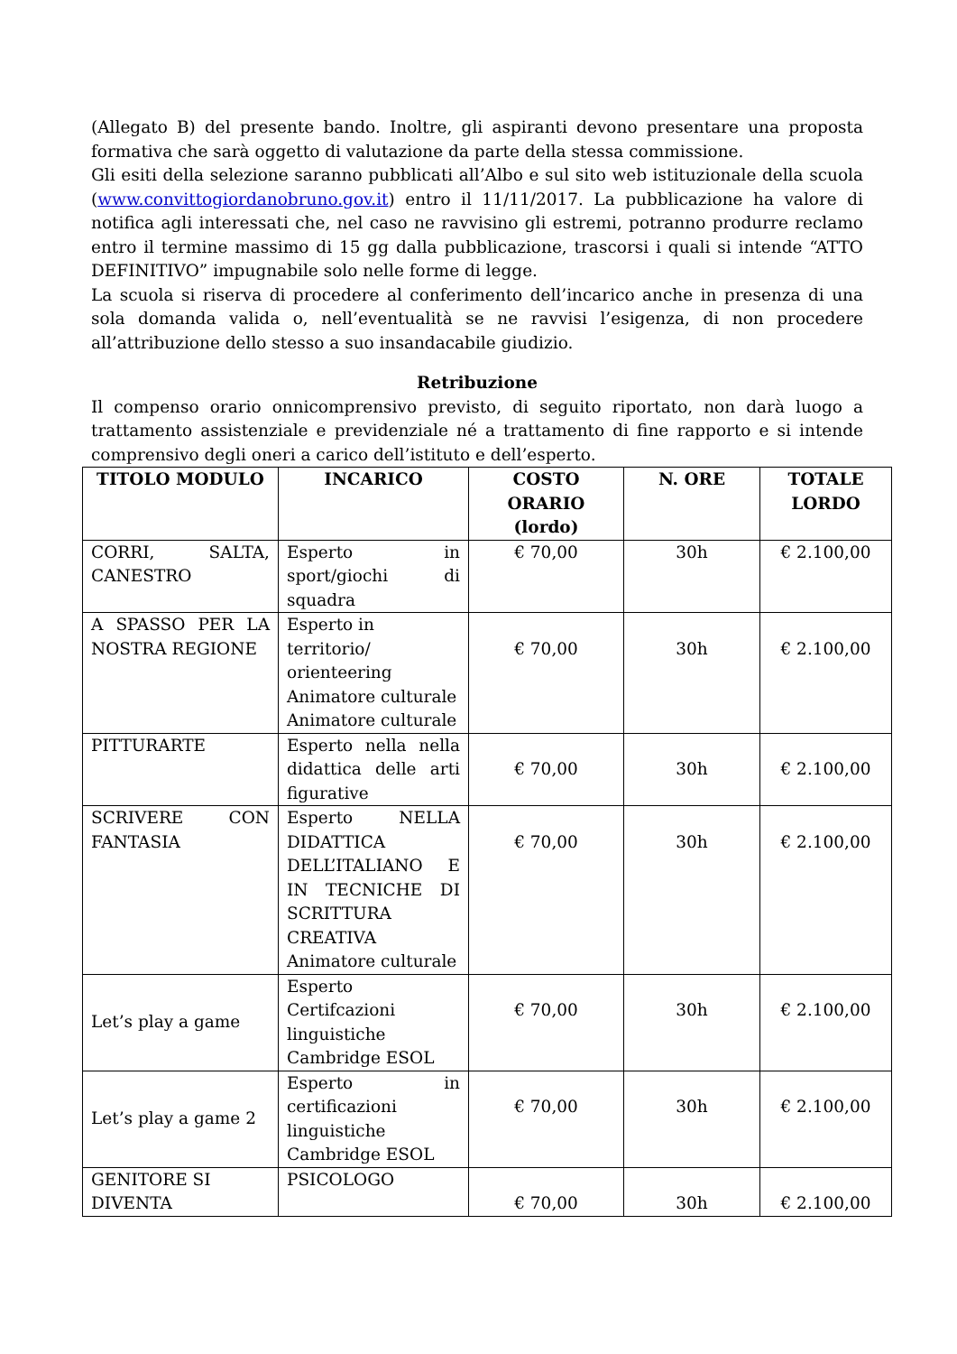(Allegato B) del presente bando. Inoltre, gli aspiranti devono presentare una proposta formativa che sarà oggetto di valutazione da parte della stessa commissione.
Gli esiti della selezione saranno pubblicati all’Albo e sul sito web istituzionale della scuola (www.convittogiordanobruno.gov.it) entro il 11/11/2017. La pubblicazione ha valore di notifica agli interessati che, nel caso ne ravvisino gli estremi, potranno produrre reclamo entro il termine massimo di 15 gg dalla pubblicazione, trascorsi i quali si intende “ATTO DEFINITIVO” impugnabile solo nelle forme di legge.
La scuola si riserva di procedere al conferimento dell’incarico anche in presenza di una sola domanda valida o, nell’eventualità se ne ravvisi l’esigenza, di non procedere all’attribuzione dello stesso a suo insandacabile giudizio.
Retribuzione
Il compenso orario onnicomprensivo previsto, di seguito riportato, non darà luogo a trattamento assistenziale e previdenziale né a trattamento di fine rapporto e si intende comprensivo degli oneri a carico dell’istituto e dell’esperto.
| TITOLO MODULO | INCARICO | COSTO ORARIO (lordo) | N. ORE | TOTALE LORDO |
| --- | --- | --- | --- | --- |
| CORRI, SALTA, CANESTRO | Esperto in sport/giochi di squadra | € 70,00 | 30h | € 2.100,00 |
| A SPASSO PER LA NOSTRA REGIONE | Esperto in territorio/ orienteering Animatore culturale Animatore culturale | € 70,00 | 30h | € 2.100,00 |
| PITTURARTE | Esperto nella nella didattica delle arti figurative | € 70,00 | 30h | € 2.100,00 |
| SCRIVERE CON FANTASIA | Esperto NELLA DIDATTICA DELL’ITALIANO E IN TECNICHE DI SCRITTURA CREATIVA Animatore culturale | € 70,00 | 30h | € 2.100,00 |
| Let’s play a game | Esperto Certifcazioni linguistiche Cambridge ESOL | € 70,00 | 30h | € 2.100,00 |
| Let’s play a game 2 | Esperto in certificazioni linguistiche Cambridge ESOL | € 70,00 | 30h | € 2.100,00 |
| GENITORE SI DIVENTA | PSICOLOGO | € 70,00 | 30h | € 2.100,00 |